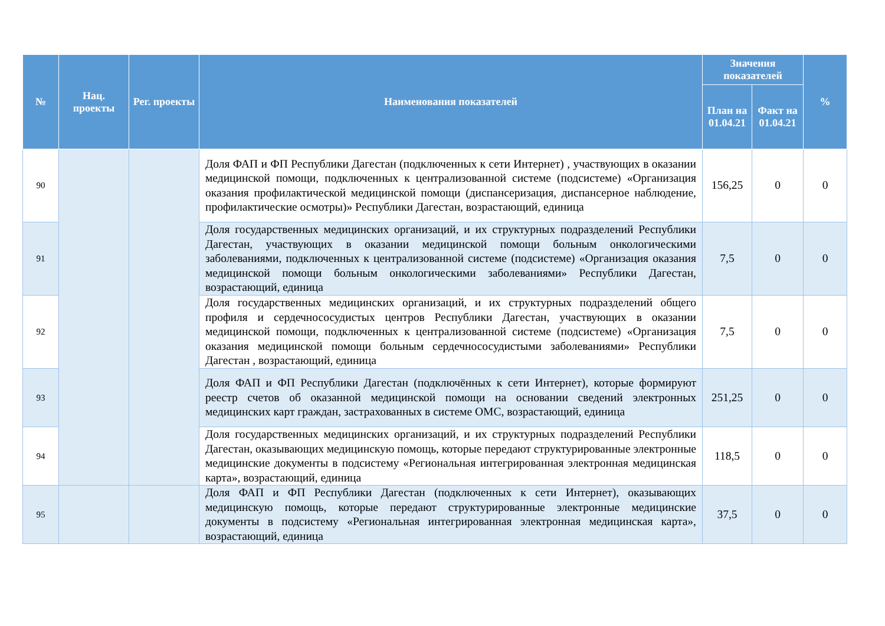| № | Нац. проекты | Рег. проекты | Наименования показателей | Значения показателей | | % |
| --- | --- | --- | --- | --- | --- | --- |
| | | | | План на 01.04.21 | Факт на 01.04.21 | |
| 90 | | | Доля ФАП и ФП Республики Дагестан (подключенных к сети Интернет) , участвующих в оказании медицинской помощи, подключенных к централизованной системе (подсистеме) «Организация оказания профилактической медицинской помощи (диспансеризация, диспансерное наблюдение, профилактические осмотры)» Республики Дагестан, возрастающий, единица | 156,25 | 0 | 0 |
| 91 | | | Доля государственных медицинских организаций, и их структурных подразделений Республики Дагестан, участвующих в оказании медицинской помощи больным онкологическими заболеваниями, подключенных к централизованной системе (подсистеме) «Организация оказания медицинской помощи больным онкологическими заболеваниями» Республики Дагестан, возрастающий, единица | 7,5 | 0 | 0 |
| 92 | | | Доля государственных медицинских организаций, и их структурных подразделений общего профиля и сердечнососудистых центров Республики Дагестан, участвующих в оказании медицинской помощи, подключенных к централизованной системе (подсистеме) «Организация оказания медицинской помощи больным сердечнососудистыми заболеваниями» Республики Дагестан , возрастающий, единица | 7,5 | 0 | 0 |
| 93 | | | Доля ФАП и ФП Республики Дагестан (подключённых к сети Интернет), которые формируют реестр счетов об оказанной медицинской помощи на основании сведений электронных медицинских карт граждан, застрахованных в системе ОМС, возрастающий, единица | 251,25 | 0 | 0 |
| 94 | | | Доля государственных медицинских организаций, и их структурных подразделений Республики Дагестан, оказывающих медицинскую помощь, которые передают структурированные электронные медицинские документы в подсистему «Региональная интегрированная электронная медицинская карта», возрастающий, единица | 118,5 | 0 | 0 |
| 95 | | | Доля ФАП и ФП Республики Дагестан (подключенных к сети Интернет), оказывающих медицинскую помощь, которые передают структурированные электронные медицинские документы в подсистему «Региональная интегрированная электронная медицинская карта», возрастающий, единица | 37,5 | 0 | 0 |